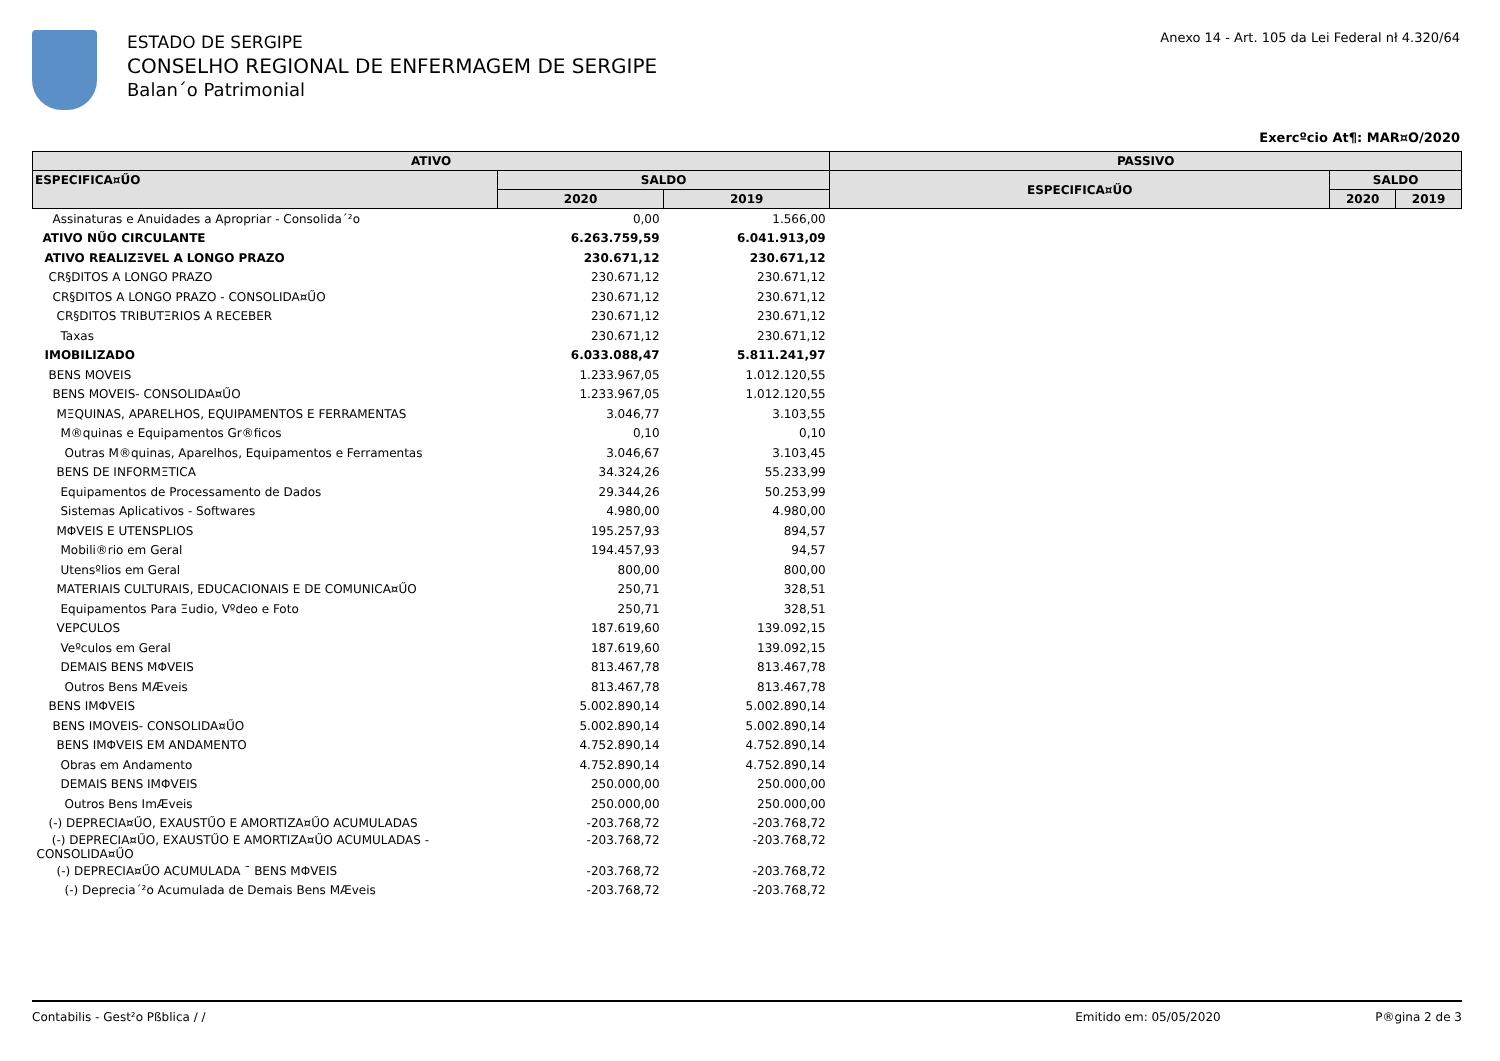ESTADO DE SERGIPE
CONSELHO REGIONAL DE ENFERMAGEM DE SERGIPE
Balan´o Patrimonial
Anexo 14 - Art. 105 da Lei Federal nł 4.320/64
Exercºcio At¶: MAR¤O/2020
| ATIVO | | | PASSIVO | | |
| --- | --- | --- | --- | --- | --- |
| ESPECIFICA¤ŰO | SALDO | | ESPECIFICA¤ŰO | SALDO | |
| | 2020 | 2019 | | 2020 | 2019 |
| Assinaturas e Anuidades a Apropriar - Consolida´²o | 0,00 | 1.566,00 | | | |
| ATIVO NŰO CIRCULANTE | 6.263.759,59 | 6.041.913,09 | | | |
| ATIVO REALIZΞVEL A LONGO PRAZO | 230.671,12 | 230.671,12 | | | |
| CR§DITOS A LONGO PRAZO | 230.671,12 | 230.671,12 | | | |
| CR§DITOS A LONGO PRAZO - CONSOLIDA¤ŰO | 230.671,12 | 230.671,12 | | | |
| CR§DITOS TRIBUTΞRIOS A RECEBER | 230.671,12 | 230.671,12 | | | |
| Taxas | 230.671,12 | 230.671,12 | | | |
| IMOBILIZADO | 6.033.088,47 | 5.811.241,97 | | | |
| BENS MOVEIS | 1.233.967,05 | 1.012.120,55 | | | |
| BENS MOVEIS- CONSOLIDA¤ŰO | 1.233.967,05 | 1.012.120,55 | | | |
| MΞQUINAS, APARELHOS, EQUIPAMENTOS E FERRAMENTAS | 3.046,77 | 3.103,55 | | | |
| M®quinas e Equipamentos Gr®ficos | 0,10 | 0,10 | | | |
| Outras M®quinas, Aparelhos, Equipamentos e Ferramentas | 3.046,67 | 3.103,45 | | | |
| BENS DE INFORMΞTICA | 34.324,26 | 55.233,99 | | | |
| Equipamentos de Processamento de Dados | 29.344,26 | 50.253,99 | | | |
| Sistemas Aplicativos - Softwares | 4.980,00 | 4.980,00 | | | |
| MΦVEIS E UTENSΡLIOS | 195.257,93 | 894,57 | | | |
| Mobili®rio em Geral | 194.457,93 | 94,57 | | | |
| Utensºlios em Geral | 800,00 | 800,00 | | | |
| MATERIAIS CULTURAIS, EDUCACIONAIS E DE COMUNICA¤ŰO | 250,71 | 328,51 | | | |
| Equipamentos Para Ξudio, Vºdeo e Foto | 250,71 | 328,51 | | | |
| VEΡCULOS | 187.619,60 | 139.092,15 | | | |
| Veºculos em Geral | 187.619,60 | 139.092,15 | | | |
| DEMAIS BENS MΦVEIS | 813.467,78 | 813.467,78 | | | |
| Outros Bens MÆveis | 813.467,78 | 813.467,78 | | | |
| BENS IMΦVEIS | 5.002.890,14 | 5.002.890,14 | | | |
| BENS IMOVEIS- CONSOLIDA¤ŰO | 5.002.890,14 | 5.002.890,14 | | | |
| BENS IMΦVEIS EM ANDAMENTO | 4.752.890,14 | 4.752.890,14 | | | |
| Obras em Andamento | 4.752.890,14 | 4.752.890,14 | | | |
| DEMAIS BENS IMΦVEIS | 250.000,00 | 250.000,00 | | | |
| Outros Bens ImÆveis | 250.000,00 | 250.000,00 | | | |
| (-) DEPRECIA¤ŰO, EXAUSTŰO E AMORTIZA¤ŰO ACUMULADAS | -203.768,72 | -203.768,72 | | | |
| (-) DEPRECIA¤ŰO, EXAUSTŰO E AMORTIZA¤ŰO ACUMULADAS - CONSOLIDA¤ŰO | -203.768,72 | -203.768,72 | | | |
| (-) DEPRECIA¤ŰO ACUMULADA ¯ BENS MΦVEIS | -203.768,72 | -203.768,72 | | | |
| (-) Deprecia´²o Acumulada de Demais Bens MÆveis | -203.768,72 | -203.768,72 | | | |
Contabilis - Gest²o Pßblica / /
Emitido em: 05/05/2020 P®gina 2 de 3